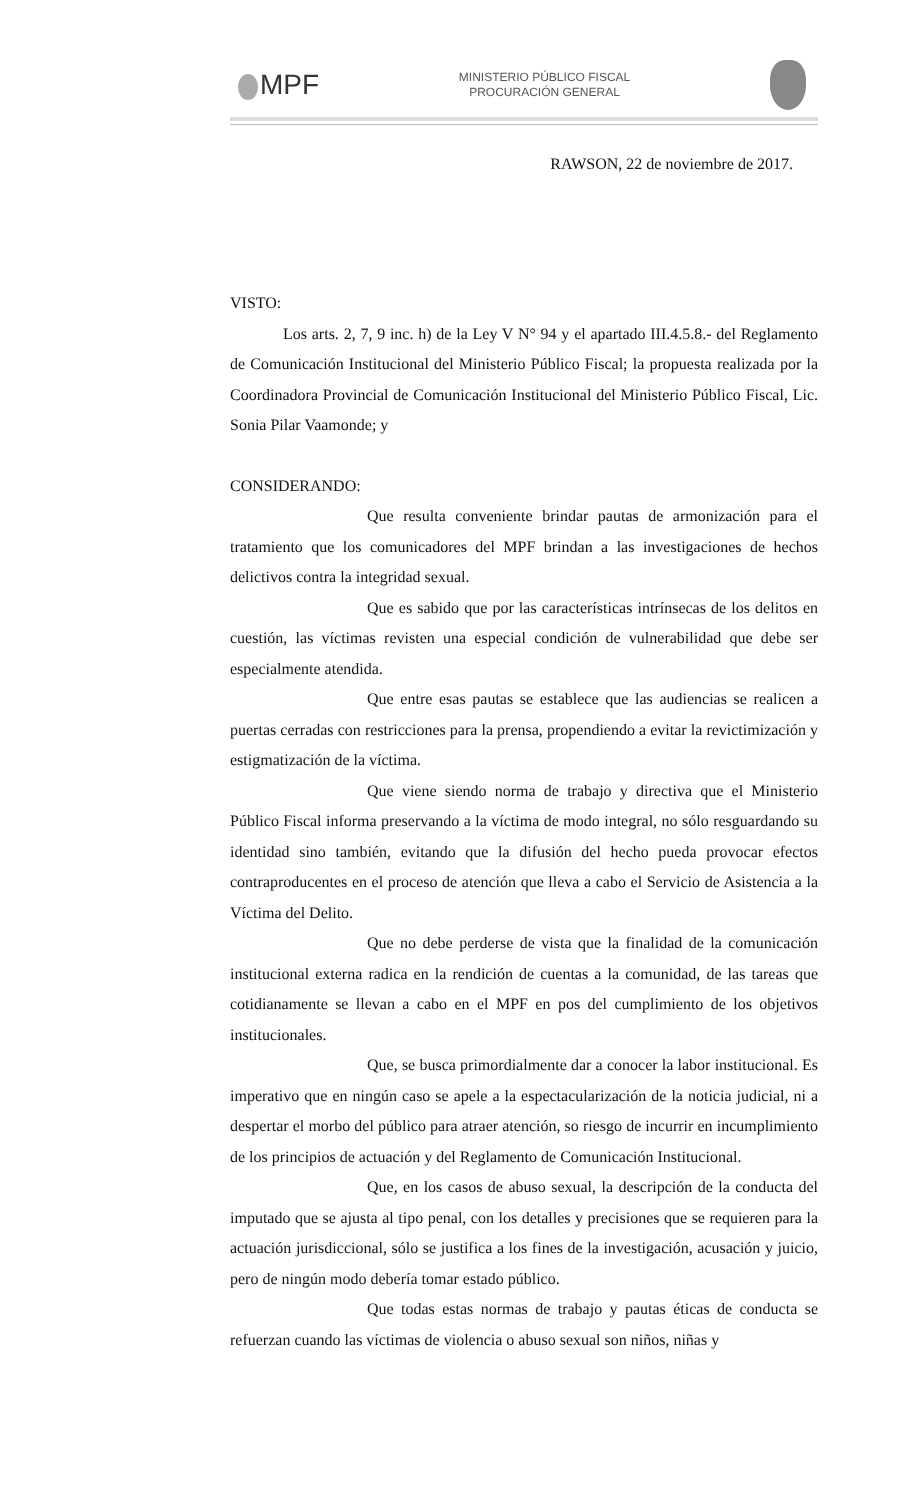MPF
MINISTERIO PÚBLICO FISCAL
PROCURACIÓN GENERAL
RAWSON, 22 de noviembre de 2017.
VISTO:
Los arts. 2, 7, 9 inc. h) de la Ley V N° 94 y el apartado III.4.5.8.- del Reglamento de Comunicación Institucional del Ministerio Público Fiscal; la propuesta realizada por la Coordinadora Provincial de Comunicación Institucional del Ministerio Público Fiscal, Lic. Sonia Pilar Vaamonde; y
CONSIDERANDO:
Que resulta conveniente brindar pautas de armonización para el tratamiento que los comunicadores del MPF brindan a las investigaciones de hechos delictivos contra la integridad sexual.
Que es sabido que por las características intrínsecas de los delitos en cuestión, las víctimas revisten una especial condición de vulnerabilidad que debe ser especialmente atendida.
Que entre esas pautas se establece que las audiencias se realicen a puertas cerradas con restricciones para la prensa, propendiendo a evitar la revictimización y estigmatización de la víctima.
Que viene siendo norma de trabajo y directiva que el Ministerio Público Fiscal informa preservando a la víctima de modo integral, no sólo resguardando su identidad sino también, evitando que la difusión del hecho pueda provocar efectos contraproducentes en el proceso de atención que lleva a cabo el Servicio de Asistencia a la Víctima del Delito.
Que no debe perderse de vista que la finalidad de la comunicación institucional externa radica en la rendición de cuentas a la comunidad, de las tareas que cotidianamente se llevan a cabo en el MPF en pos del cumplimiento de los objetivos institucionales.
Que, se busca primordialmente dar a conocer la labor institucional. Es imperativo que en ningún caso se apele a la espectacularización de la noticia judicial, ni a despertar el morbo del público para atraer atención, so riesgo de incurrir en incumplimiento de los principios de actuación y del Reglamento de Comunicación Institucional.
Que, en los casos de abuso sexual, la descripción de la conducta del imputado que se ajusta al tipo penal, con los detalles y precisiones que se requieren para la actuación jurisdiccional, sólo se justifica a los fines de la investigación, acusación y juicio, pero de ningún modo debería tomar estado público.
Que todas estas normas de trabajo y pautas éticas de conducta se refuerzan cuando las víctimas de violencia o abuso sexual son niños, niñas y